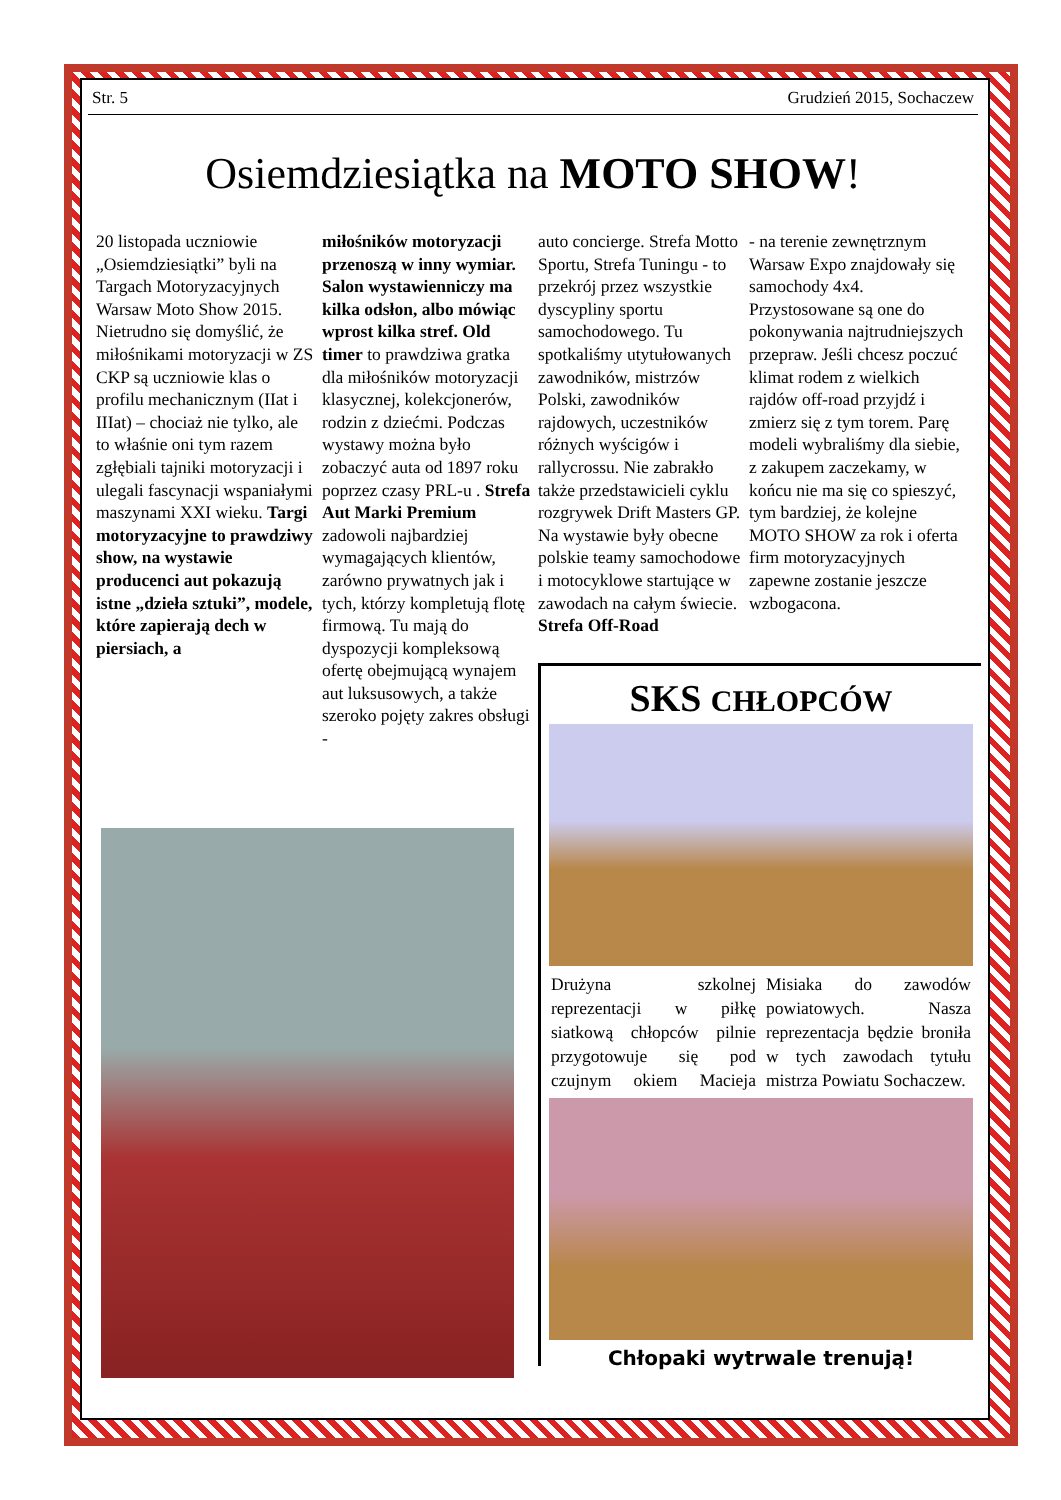Str. 5 Grudzień 2015, Sochaczew
Osiemdziesiątka na MOTO SHOW!
20 listopada uczniowie „Osiemdziesiątki” byli na Targach Motoryzacyjnych Warsaw Moto Show 2015. Nietrudno się domyślić, że miłośnikami motoryzacji w ZS CKP są uczniowie klas o profilu mechanicznym (IIat i IIIat) – chociaż nie tylko, ale to właśnie oni tym razem zgłębiali tajniki motoryzacji i ulegali fascynacji wspaniałymi maszynami XXI wieku. Targi motoryzacyjne to prawdziwy show, na wystawie producenci aut pokazują istne „dzieła sztuki”, modele, które zapierają dech w piersiach, a
miłośników motoryzacji przenoszą w inny wymiar. Salon wystawienniczy ma kilka odsłon, albo mówiąc wprost kilka stref. Old timer to prawdziwa gratka dla miłośników motoryzacji klasycznej, kolekcjonerów, rodzin z dziećmi. Podczas wystawy można było zobaczyć auta od 1897 roku poprzez czasy PRL-u . Strefa Aut Marki Premium zadowoli najbardziej wymagających klientów, zarówno prywatnych jak i tych, którzy kompletują flotę firmową. Tu mają do dyspozycji kompleksową ofertę obejmującą wynajem aut luksusowych, a także szeroko pojęty zakres obsługi -
auto concierge. Strefa Motto Sportu, Strefa Tuningu - to przekrój przez wszystkie dyscypliny sportu samochodowego. Tu spotkaliśmy utytułowanych zawodników, mistrzów Polski, zawodników rajdowych, uczestników różnych wyścigów i rallycrossu. Nie zabrakło także przedstawicieli cyklu rozgrywek Drift Masters GP. Na wystawie były obecne polskie teamy samochodowe i motocyklowe startujące w zawodach na całym świecie. Strefa Off-Road
- na terenie zewnętrznym Warsaw Expo znajdowały się samochody 4x4. Przystosowane są one do pokonywania najtrudniejszych przepraw. Jeśli chcesz poczuć klimat rodem z wielkich rajdów off-road przyjdź i zmierz się z tym torem. Parę modeli wybraliśmy dla siebie, z zakupem zaczekamy, w końcu nie ma się co spieszyć, tym bardziej, że kolejne MOTO SHOW za rok i oferta firm motoryzacyjnych zapewne zostanie jeszcze wzbogacona.
SKS CHŁOPCÓW
Drużyna szkolnej reprezentacji w piłkę siatkową chłopców pilnie przygotowuje się pod czujnym okiem Macieja Misiaka do zawodów powiatowych. Nasza reprezentacja będzie broniła w tych zawodach tytułu mistrza Powiatu Sochaczew.
Chłopaki wytrwale trenują!